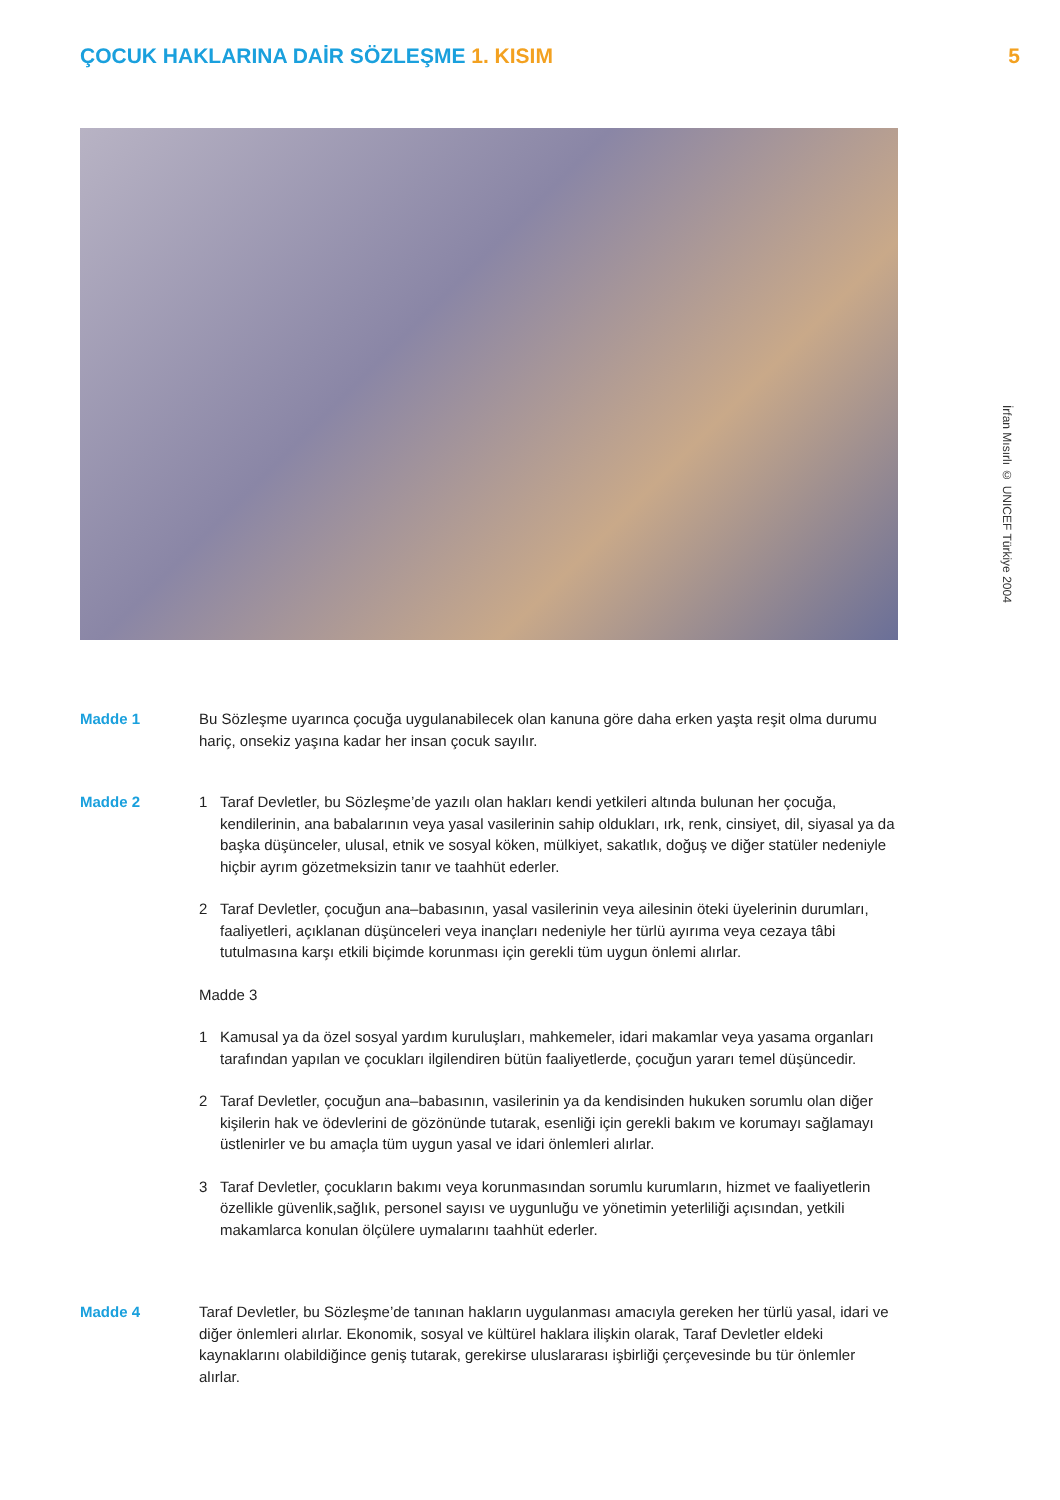ÇOCUK HAKLARINA DAİR SÖZLEŞME 1. KISIM
5
İrfan Mısırlı © UNICEF Türkiye 2004
Madde 1 Bu Sözleşme uyarınca çocuğa uygulanabilecek olan kanuna göre daha erken yaşta reşit olma durumu hariç, onsekiz yaşına kadar her insan çocuk sayılır.
Madde 2 1 Taraf Devletler, bu Sözleşme’de yazılı olan hakları kendi yetkileri altında bulunan her çocuğa, kendilerinin, ana babalarının veya yasal vasilerinin sahip oldukları, ırk, renk, cinsiyet, dil, siyasal ya da başka düşünceler, ulusal, etnik ve sosyal köken, mülkiyet, sakatlık, doğuş ve diğer statüler nedeniyle hiçbir ayrım gözetmeksizin tanır ve taahhüt ederler.
2 Taraf Devletler, çocuğun ana–babasının, yasal vasilerinin veya ailesinin öteki üyelerinin durumları, faaliyetleri, açıklanan düşünceleri veya inançları nedeniyle her türlü ayırıma veya cezaya tâbi tutulmasına karşı etkili biçimde korunması için gerekli tüm uygun önlemi alırlar.
Madde 3
1 Kamusal ya da özel sosyal yardım kuruluşları, mahkemeler, idari makamlar veya yasama organları tarafından yapılan ve çocukları ilgilendiren bütün faaliyetlerde, çocuğun yararı temel düşüncedir.
2 Taraf Devletler, çocuğun ana–babasının, vasilerinin ya da kendisinden hukuken sorumlu olan diğer kişilerin hak ve ödevlerini de gözönünde tutarak, esenliği için gerekli bakım ve korumayı sağlamayı üstlenirler ve bu amaçla tüm uygun yasal ve idari önlemleri alırlar.
3 Taraf Devletler, çocukların bakımı veya korunmasından sorumlu kurumların, hizmet ve faaliyetlerin özellikle güvenlik,sağlık, personel sayısı ve uygunluğu ve yönetimin yeterliliği açısından, yetkili makamlarca konulan ölçülere uymalarını taahhüt ederler.
Madde 4 Taraf Devletler, bu Sözleşme’de tanınan hakların uygulanması amacıyla gereken her türlü yasal, idari ve diğer önlemleri alırlar. Ekonomik, sosyal ve kültürel haklara ilişkin olarak, Taraf Devletler eldeki kaynaklarını olabildiğince geniş tutarak, gerekirse uluslararası işbirliği çerçevesinde bu tür önlemler alırlar.